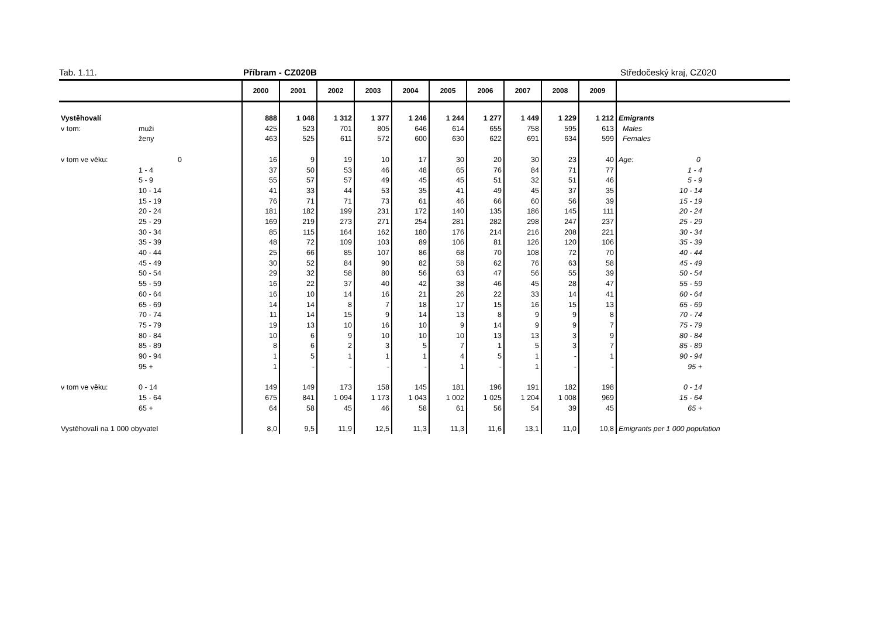Tab. 1.11. Příbram - CZ020B Středočeský kraj, CZ020
| | | 2000 | 2001 | 2002 | 2003 | 2004 | 2005 | 2006 | 2007 | 2008 | 2009 | |
| --- | --- | --- | --- | --- | --- | --- | --- | --- | --- | --- | --- | --- |
| Vystěhovalí | | 888 | 1 048 | 1 312 | 1 377 | 1 246 | 1 244 | 1 277 | 1 449 | 1 229 | 1 212 | Emigrants |
| v tom: | muži | 425 | 523 | 701 | 805 | 646 | 614 | 655 | 758 | 595 | 613 | Males |
| | ženy | 463 | 525 | 611 | 572 | 600 | 630 | 622 | 691 | 634 | 599 | Females |
| v tom ve věku: | 0 | 16 | 9 | 19 | 10 | 17 | 30 | 20 | 30 | 23 | 40 | Age: 0 |
| | 1 - 4 | 37 | 50 | 53 | 46 | 48 | 65 | 76 | 84 | 71 | 77 | 1 - 4 |
| | 5 - 9 | 55 | 57 | 57 | 49 | 45 | 45 | 51 | 32 | 51 | 46 | 5 - 9 |
| | 10 - 14 | 41 | 33 | 44 | 53 | 35 | 41 | 49 | 45 | 37 | 35 | 10 - 14 |
| | 15 - 19 | 76 | 71 | 71 | 73 | 61 | 46 | 66 | 60 | 56 | 39 | 15 - 19 |
| | 20 - 24 | 181 | 182 | 199 | 231 | 172 | 140 | 135 | 186 | 145 | 111 | 20 - 24 |
| | 25 - 29 | 169 | 219 | 273 | 271 | 254 | 281 | 282 | 298 | 247 | 237 | 25 - 29 |
| | 30 - 34 | 85 | 115 | 164 | 162 | 180 | 176 | 214 | 216 | 208 | 221 | 30 - 34 |
| | 35 - 39 | 48 | 72 | 109 | 103 | 89 | 106 | 81 | 126 | 120 | 106 | 35 - 39 |
| | 40 - 44 | 25 | 66 | 85 | 107 | 86 | 68 | 70 | 108 | 72 | 70 | 40 - 44 |
| | 45 - 49 | 30 | 52 | 84 | 90 | 82 | 58 | 62 | 76 | 63 | 58 | 45 - 49 |
| | 50 - 54 | 29 | 32 | 58 | 80 | 56 | 63 | 47 | 56 | 55 | 39 | 50 - 54 |
| | 55 - 59 | 16 | 22 | 37 | 40 | 42 | 38 | 46 | 45 | 28 | 47 | 55 - 59 |
| | 60 - 64 | 16 | 10 | 14 | 16 | 21 | 26 | 22 | 33 | 14 | 41 | 60 - 64 |
| | 65 - 69 | 14 | 14 | 8 | 7 | 18 | 17 | 15 | 16 | 15 | 13 | 65 - 69 |
| | 70 - 74 | 11 | 14 | 15 | 9 | 14 | 13 | 8 | 9 | 9 | 8 | 70 - 74 |
| | 75 - 79 | 19 | 13 | 10 | 16 | 10 | 9 | 14 | 9 | 9 | 7 | 75 - 79 |
| | 80 - 84 | 10 | 6 | 9 | 10 | 10 | 10 | 13 | 13 | 3 | 9 | 80 - 84 |
| | 85 - 89 | 8 | 6 | 2 | 3 | 5 | 7 | 1 | 5 | 3 | 7 | 85 - 89 |
| | 90 - 94 | 1 | 5 | 1 | 1 | 1 | 4 | 5 | 1 | - | 1 | 90 - 94 |
| | 95 + | 1 | - | - | - | - | 1 | - | 1 | - | - | 95 + |
| v tom ve věku: | 0 - 14 | 149 | 149 | 173 | 158 | 145 | 181 | 196 | 191 | 182 | 198 | 0 - 14 |
| | 15 - 64 | 675 | 841 | 1 094 | 1 173 | 1 043 | 1 002 | 1 025 | 1 204 | 1 008 | 969 | 15 - 64 |
| | 65 + | 64 | 58 | 45 | 46 | 58 | 61 | 56 | 54 | 39 | 45 | 65 + |
| Vystěhovalí na 1 000 obyvatel | | 8,0 | 9,5 | 11,9 | 12,5 | 11,3 | 11,3 | 11,6 | 13,1 | 11,0 | 10,8 | Emigrants per 1 000 population |